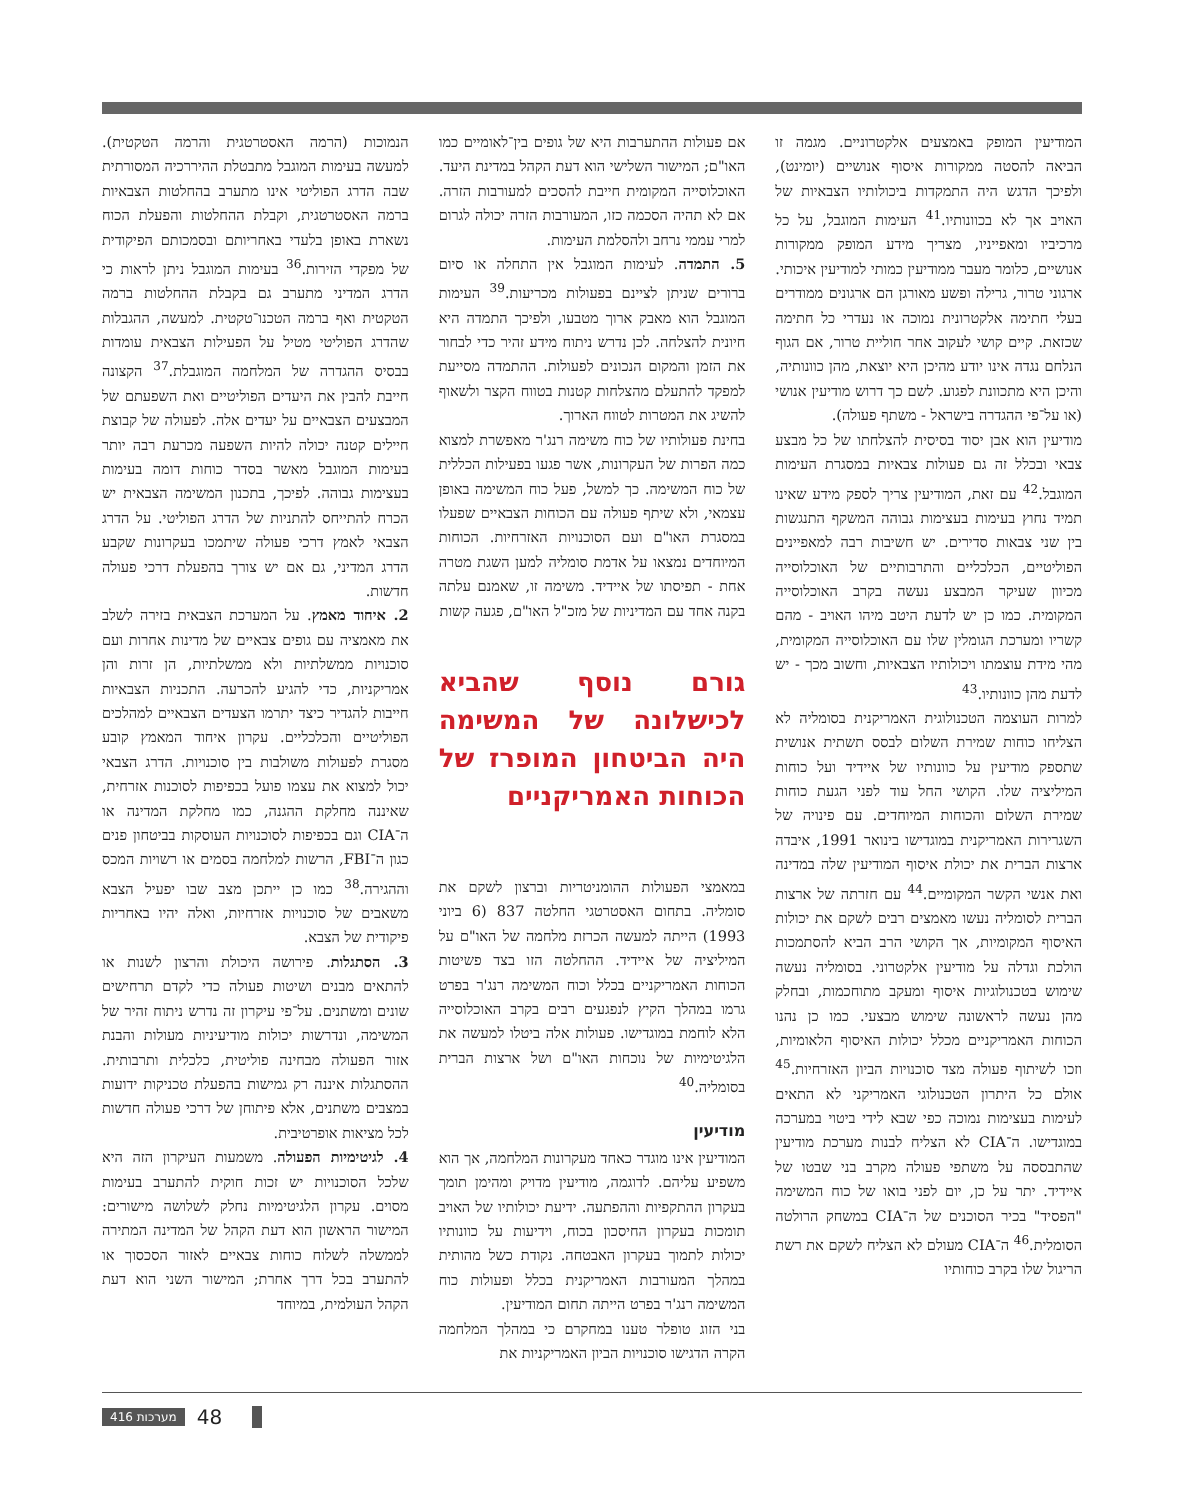הנמוכות (הרמה האסטרטגית והרמה הטקטית). למעשה בעימות המוגבל מתבטלת ההיררכיה המסורתית שבה הדרג הפוליטי אינו מתערב בהחלטות הצבאיות ברמה האסטרטגית, וקבלת ההחלטות והפעלת הכוח נשארת באופן בלעדי באחריותם ובסמכותם הפיקודית של מפקדי הזירות.<sup>36</sup> בעימות המוגבל ניתן לראות כי הדרג המדיני מתערב גם בקבלת ההחלטות ברמה הטקטית ואף ברמה הטכנו־טקטית. למעשה, ההגבלות שהדרג הפוליטי מטיל על הפעילות הצבאית עומדות בבסיס ההגדרה של המלחמה המוגבלת.<sup>37</sup> הקצונה חייבת להבין את היעדים הפוליטיים ואת השפעתם של המבצעים הצבאיים על יעדים אלה. לפעולה של קבוצת חיילים קטנה יכולה להיות השפעה מכרעת רבה יותר בעימות המוגבל מאשר בסדר כוחות דומה בעימות בעצימות גבוהה. לפיכך, בתכנון המשימה הצבאית יש הכרח להתייחס להתניות של הדרג הפוליטי. על הדרג הצבאי לאמץ דרכי פעולה שיתמכו בעקרונות שקבע הדרג המדיני, גם אם יש צורך בהפעלת דרכי פעולה חדשות.
2. איחוד מאמץ. על המערכת הצבאית בזירה לשלב את מאמציה עם גופים צבאיים של מדינות אחרות ועם סוכנויות ממשלתיות ולא ממשלתיות, הן זרות והן אמריקניות, כדי להגיע להכרעה. התכניות הצבאיות חייבות להגדיר כיצד יתרמו הצעדים הצבאיים למהלכים הפוליטיים והכלכליים. עקרון איחוד המאמץ קובע מסגרת לפעולות משולבות בין סוכנויות. הדרג הצבאי יכול למצוא את עצמו פועל בכפיפות לסוכנות אזרחית, שאיננה מחלקת ההגנה, כמו מחלקת המדינה או ה־CIA וגם בכפיפות לסוכנויות העוסקות בביטחון פנים כגון ה־FBI, הרשות למלחמה בסמים או רשויות המכס וההגירה.<sup>38</sup> כמו כן ייתכן מצב שבו יפעיל הצבא משאבים של סוכנויות אזרחיות, ואלה יהיו באחריות פיקודית של הצבא.
3. הסתגלות. פירושה היכולת והרצון לשנות או להתאים מבנים ושיטות פעולה כדי לקדם תרחישים שונים ומשתנים. על־פי עיקרון זה נדרש ניתוח זהיר של המשימה, ונדרשות יכולות מודיעיניות מעולות והבנת אזור הפעולה מבחינה פוליטית, כלכלית ותרבותית. ההסתגלות איננה רק גמישות בהפעלת טכניקות ידועות במצבים משתנים, אלא פיתוחן של דרכי פעולה חדשות לכל מציאות אופרטיבית.
4. לגיטימיות הפעולה. משמעות העיקרון הזה היא שלכל הסוכנויות יש זכות חוקית להתערב בעימות מסוים. עקרון הלגיטימיות נחלק לשלושה מישורים: המישור הראשון הוא דעת הקהל של המדינה המתירה לממשלה לשלוח כוחות צבאיים לאזור הסכסוך או להתערב בכל דרך אחרת; המישור השני הוא דעת הקהל העולמית, במיוחד
אם פעולות ההתערבות היא של גופים בין־לאומיים כמו האו"ם; המישור השלישי הוא דעת הקהל במדינת היעד. האוכלוסייה המקומית חייבת להסכים למעורבות הזרה. אם לא תהיה הסכמה כזו, המעורבות הזרה יכולה לגרום למרי עממי נרחב ולהסלמת העימות.
5. התמדה. לעימות המוגבל אין התחלה או סיום ברורים שניתן לציינם בפעולות מכריעות.<sup>39</sup> העימות המוגבל הוא מאבק ארוך מטבעו, ולפיכך התמדה היא חיונית להצלחה. לכן נדרש ניתוח מידע זהיר כדי לבחור את הזמן והמקום הנכונים לפעולות. ההתמדה מסייעת למפקד להתעלם מהצלחות קטנות בטווח הקצר ולשאוף להשיג את המטרות לטווח הארוך.
בחינת פעולותיו של כוח משימה רנג'ר מאפשרת למצוא כמה הפרות של העקרונות, אשר פגעו בפעילות הכללית של כוח המשימה. כך למשל, פעל כוח המשימה באופן עצמאי, ולא שיתף פעולה עם הכוחות הצבאיים שפעלו במסגרת האו"ם ועם הסוכנויות האזרחיות. הכוחות המיוחדים נמצאו על אדמת סומליה למען השגת מטרה אחת - תפיסתו של איידיד. משימה זו, שאמנם עלתה בקנה אחד עם המדיניות של מזכ"ל האו"ם, פגעה קשות
גורם נוסף שהביא לכישלונה של המשימה היה הביטחון המופרז של הכוחות האמריקניים
במאמצי הפעולות ההומניטריות וברצון לשקם את סומליה. בתחום האסטרטגי החלטה 837 (6 ביוני 1993) הייתה למעשה הכרזת מלחמה של האו"ם על המיליציה של איידיד. ההחלטה הזו בצד פשיטות הכוחות האמריקניים בכלל וכוח המשימה רנג'ר בפרט גרמו במהלך הקיץ לנפגעים רבים בקרב האוכלוסייה הלא לוחמת במוגדישו. פעולות אלה ביטלו למעשה את הלגיטימיות של נוכחות האו"ם ושל ארצות הברית בסומליה.<sup>40</sup>
מודיעין
המודיעין אינו מוגדר כאחד מעקרונות המלחמה, אך הוא משפיע עליהם. לדוגמה, מודיעין מדויק ומהימן תומך בעקרון ההתקפיות וההפתעה. ידיעת יכולותיו של האויב תומכות בעקרון החיסכון בכוח, וידיעות על כוונותיו יכולות לתמוך בעקרון האבטחה. נקודת כשל מהותית במהלך המעורבות האמריקנית בכלל ופעולות כוח המשימה רנג'ר בפרט הייתה תחום המודיעין.
בני הזוג טופלר טענו במחקרם כי במהלך המלחמה הקרה הדגישו סוכנויות הביון האמריקניות את
המודיעין המופק באמצעים אלקטרוניים. מגמה זו הביאה להסטה ממקורות איסוף אנושיים (יומינט), ולפיכך הדגש היה התמקדות ביכולותיו הצבאיות של האויב אך לא בכוונותיו.<sup>41</sup> העימות המוגבל, על כל מרכיביו ומאפייניו, מצריך מידע המופק ממקורות אנושיים, כלומר מעבר ממודיעין כמותי למודיעין איכותי. ארגוני טרור, גרילה ופשע מאורגן הם ארגונים ממודרים בעלי חתימה אלקטרונית נמוכה או נעדרי כל חתימה שכזאת. קיים קושי לעקוב אחר חוליית טרור, אם הגוף הנלחם נגדה אינו יודע מהיכן היא יוצאת, מהן כוונותיה, והיכן היא מתכוונת לפגוע. לשם כך דרוש מודיעין אנושי (או על־פי ההגדרה בישראל - משתף פעולה).
מודיעין הוא אבן יסוד בסיסית להצלחתו של כל מבצע צבאי ובכלל זה גם פעולות צבאיות במסגרת העימות המוגבל.<sup>42</sup> עם זאת, המודיעין צריך לספק מידע שאינו תמיד נחוץ בעימות בעצימות גבוהה המשקף התנגשות בין שני צבאות סדירים. יש חשיבות רבה למאפיינים הפוליטיים, הכלכליים והתרבותיים של האוכלוסייה מכיוון שעיקר המבצע נעשה בקרב האוכלוסייה המקומית. כמו כן יש לדעת היטב מיהו האויב - מהם קשריו ומערכת הגומלין שלו עם האוכלוסייה המקומית, מהי מידת עוצמתו ויכולותיו הצבאיות, וחשוב מכך - יש לדעת מהן כוונותיו.<sup>43</sup>
למרות העוצמה הטכנולוגית האמריקנית בסומליה לא הצליחו כוחות שמירת השלום לבסס תשתית אנושית שתספק מודיעין על כוונותיו של איידיד ועל כוחות המיליציה שלו. הקושי החל עוד לפני הגעת כוחות שמירת השלום והכוחות המיוחדים. עם פינויה של השגרירות האמריקנית במוגדישו בינואר 1991, איבדה ארצות הברית את יכולת איסוף המודיעין שלה במדינה ואת אנשי הקשר המקומיים.<sup>44</sup> עם חזרתה של ארצות הברית לסומליה נעשו מאמצים רבים לשקם את יכולות האיסוף המקומיות, אך הקושי הרב הביא להסתמכות הולכת וגדלה על מודיעין אלקטרוני. בסומליה נעשה שימוש בטכנולוגיות איסוף ומעקב מתוחכמות, ובחלק מהן נעשה לראשונה שימוש מבצעי. כמו כן נהנו הכוחות האמריקניים מכלל יכולות האיסוף הלאומיות, וזכו לשיתוף פעולה מצד סוכנויות הביון האזרחיות.<sup>45</sup> אולם כל היתרון הטכנולוגי האמריקני לא התאים לעימות בעצימות נמוכה כפי שבא לידי ביטוי במערכה במוגדישו. ה־CIA לא הצליח לבנות מערכת מודיעין שהתבססה על משתפי פעולה מקרב בני שבטו של איידיד. יתר על כן, יום לפני בואו של כוח המשימה "הפסיד" בכיר הסוכנים של ה־CIA במשחק הרולטה הסומלית.<sup>46</sup> ה־CIA מעולם לא הצליח לשקם את רשת הריגול שלו בקרב כוחותיו
מערכות 416 48